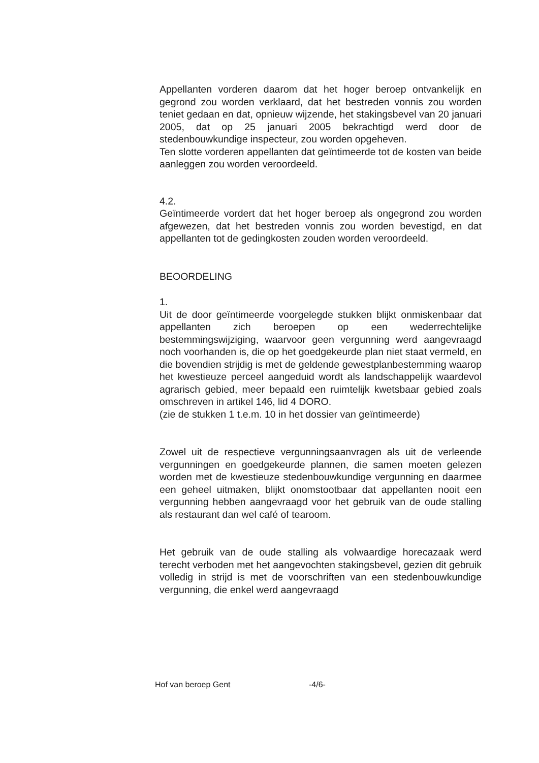Appellanten vorderen daarom dat het hoger beroep ontvankelijk en gegrond zou worden verklaard, dat het bestreden vonnis zou worden teniet gedaan en dat, opnieuw wijzende, het stakingsbevel van 20 januari 2005, dat op 25 januari 2005 bekrachtigd werd door de stedenbouwkundige inspecteur, zou worden opgeheven.
Ten slotte vorderen appellanten dat geïntimeerde tot de kosten van beide aanleggen zou worden veroordeeld.
4.2.
Geïntimeerde vordert dat het hoger beroep als ongegrond zou worden afgewezen, dat het bestreden vonnis zou worden bevestigd, en dat appellanten tot de gedingkosten zouden worden veroordeeld.
BEOORDELING
1.
Uit de door geïntimeerde voorgelegde stukken blijkt onmiskenbaar dat appellanten zich beroepen op een wederrechtelijke bestemmingswijziging, waarvoor geen vergunning werd aangevraagd noch voorhanden is, die op het goedgekeurde plan niet staat vermeld, en die bovendien strijdig is met de geldende gewestplanbestemming waarop het kwestieuze perceel aangeduid wordt als landschappelijk waardevol agrarisch gebied, meer bepaald een ruimtelijk kwetsbaar gebied zoals omschreven in artikel 146, lid 4 DORO.
(zie de stukken 1 t.e.m. 10 in het dossier van geïntimeerde)
Zowel uit de respectieve vergunningsaanvragen als uit de verleende vergunningen en goedgekeurde plannen, die samen moeten gelezen worden met de kwestieuze stedenbouwkundige vergunning en daarmee een geheel uitmaken, blijkt onomstootbaar dat appellanten nooit een vergunning hebben aangevraagd voor het gebruik van de oude stalling als restaurant dan wel café of tearoom.
Het gebruik van de oude stalling als volwaardige horecazaak werd terecht verboden met het aangevochten stakingsbevel, gezien dit gebruik volledig in strijd is met de voorschriften van een stedenbouwkundige vergunning, die enkel werd aangevraagd
Hof van beroep Gent -4/6-